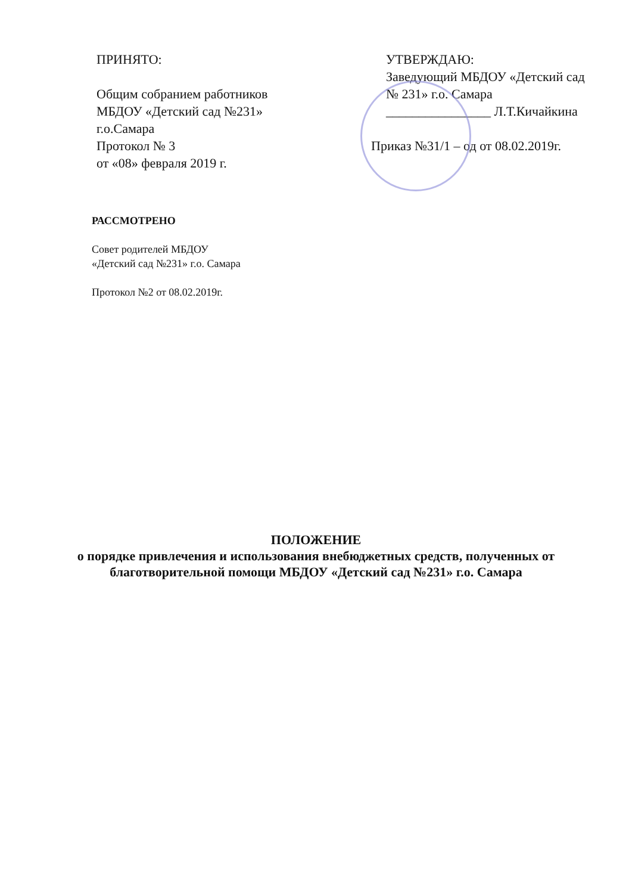ПРИНЯТО:
Общим собранием работников
МБДОУ «Детский сад №231»
г.о.Самара
Протокол № 3
от «08» февраля 2019 г.
УТВЕРЖДАЮ:
Заведующий МБДОУ «Детский сад № 231» г.о. Самара
________________ Л.Т.Кичайкина
Приказ №31/1 – од от 08.02.2019г.
РАССМОТРЕНО
Совет родителей МБДОУ
«Детский сад №231» г.о. Самара
Протокол №2 от 08.02.2019г.
ПОЛОЖЕНИЕ
о порядке привлечения и использования внебюджетных средств, полученных от благотворительной помощи МБДОУ «Детский сад №231» г.о. Самара